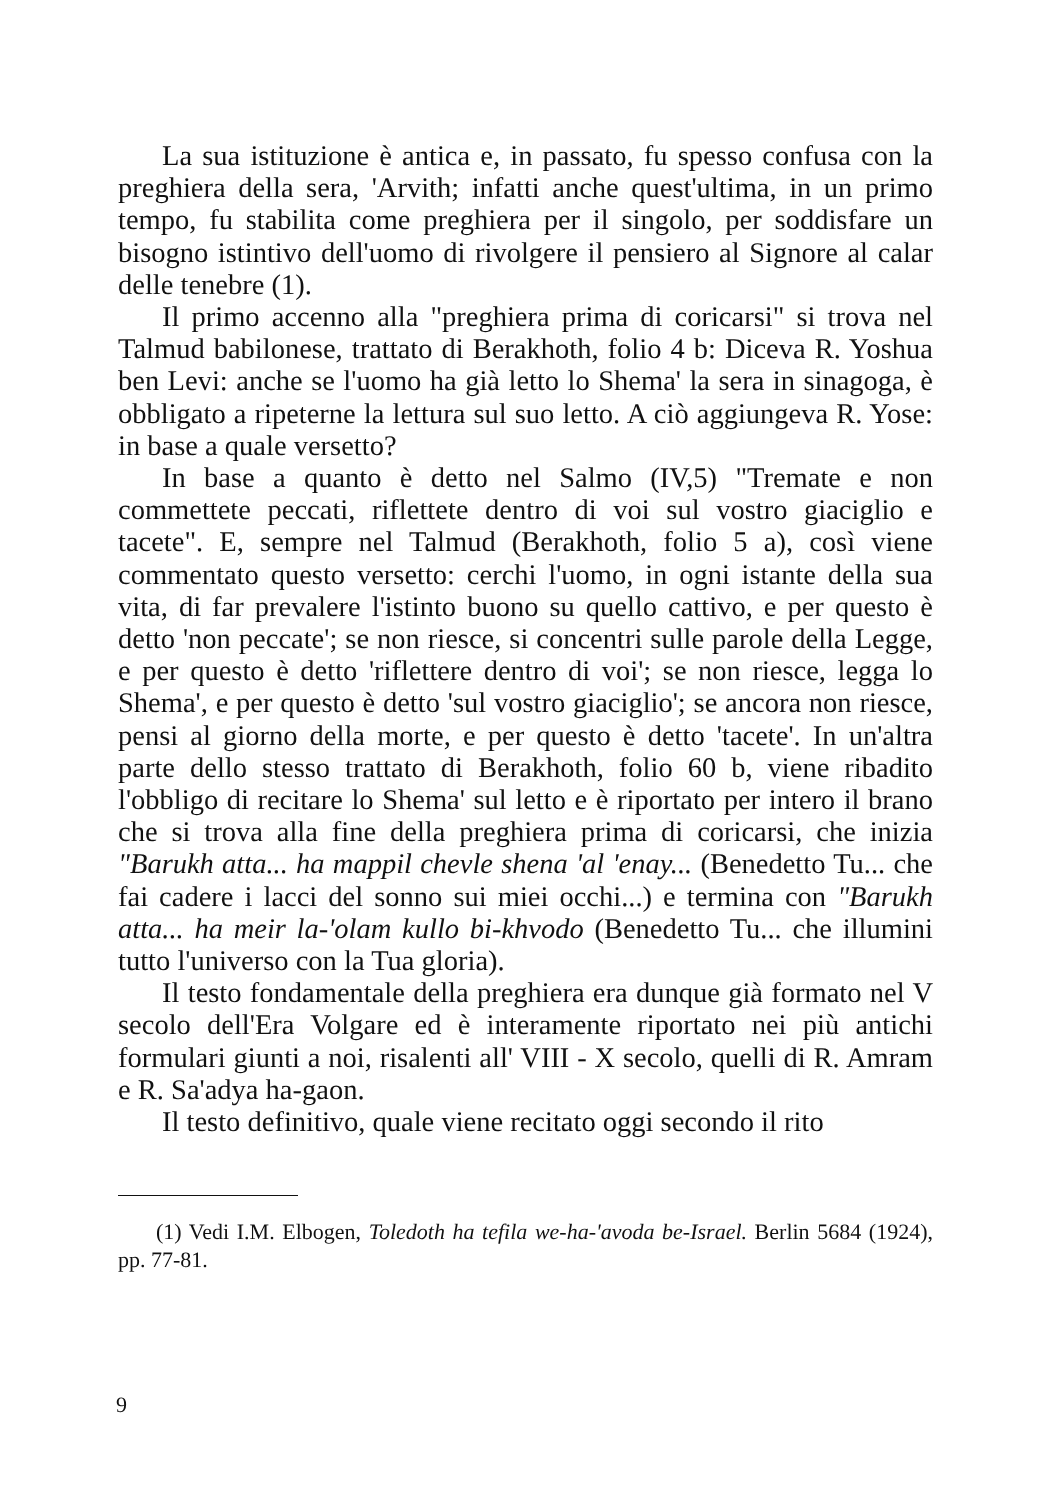La sua istituzione è antica e, in passato, fu spesso confusa con la preghiera della sera, 'Arvith; infatti anche quest'ultima, in un primo tempo, fu stabilita come preghiera per il singolo, per soddisfare un bisogno istintivo dell'uomo di rivolgere il pensiero al Signore al calar delle tenebre (1).
Il primo accenno alla "preghiera prima di coricarsi" si trova nel Talmud babilonese, trattato di Berakhoth, folio 4 b: Diceva R. Yoshua ben Levi: anche se l'uomo ha già letto lo Shema' la sera in sinagoga, è obbligato a ripeterne la lettura sul suo letto. A ciò aggiungeva R. Yose: in base a quale versetto?
In base a quanto è detto nel Salmo (IV,5) "Tremate e non commettete peccati, riflettete dentro di voi sul vostro giaciglio e tacete". E, sempre nel Talmud (Berakhoth, folio 5 a), così viene commentato questo versetto: cerchi l'uomo, in ogni istante della sua vita, di far prevalere l'istinto buono su quello cattivo, e per questo è detto 'non peccate'; se non riesce, si concentri sulle parole della Legge, e per questo è detto 'riflettere dentro di voi'; se non riesce, legga lo Shema', e per questo è detto 'sul vostro giaciglio'; se ancora non riesce, pensi al giorno della morte, e per questo è detto 'tacete'. In un'altra parte dello stesso trattato di Berakhoth, folio 60 b, viene ribadito l'obbligo di recitare lo Shema' sul letto e è riportato per intero il brano che si trova alla fine della preghiera prima di coricarsi, che inizia "Barukh atta... ha mappil chevle shena 'al 'enay... (Benedetto Tu... che fai cadere i lacci del sonno sui miei occhi...) e termina con "Barukh atta... ha meir la-'olam kullo bi-khvodo (Benedetto Tu... che illumini tutto l'universo con la Tua gloria).
Il testo fondamentale della preghiera era dunque già formato nel V secolo dell'Era Volgare ed è interamente riportato nei più antichi formulari giunti a noi, risalenti all' VIII - X secolo, quelli di R. Amram e R. Sa'adya ha-gaon.
Il testo definitivo, quale viene recitato oggi secondo il rito
(1) Vedi I.M. Elbogen, Toledoth ha tefila we-ha-'avoda be-Israel. Berlin 5684 (1924), pp. 77-81.
9